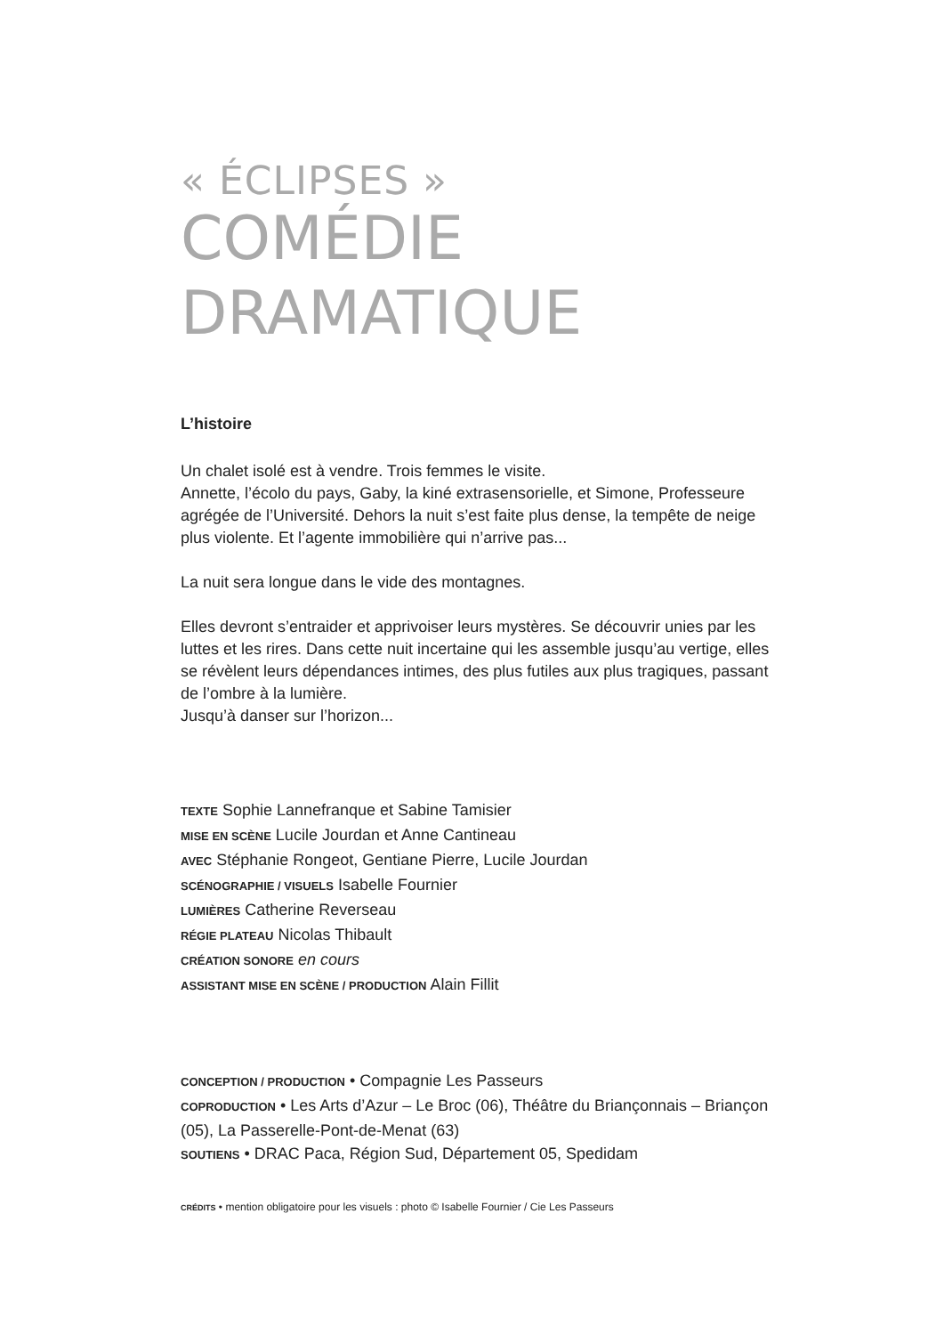« ÉCLIPSES »
COMÉDIE
DRAMATIQUE
L’histoire
Un chalet isolé est à vendre. Trois femmes le visite.
Annette, l’écolo du pays, Gaby, la kiné extrasensorielle, et Simone, Professeure agrégée de l’Université. Dehors la nuit s’est faite plus dense, la tempête de neige plus violente. Et l’agente immobilière qui n’arrive pas...
La nuit sera longue dans le vide des montagnes.
Elles devront s’entraider et apprivoiser leurs mystères. Se découvrir unies par les luttes et les rires. Dans cette nuit incertaine qui les assemble jusqu’au vertige, elles se révèlent leurs dépendances intimes, des plus futiles aux plus tragiques, passant de l’ombre à la lumière.
Jusqu’à danser sur l’horizon...
TEXTE Sophie Lannefranque et Sabine Tamisier
MISE EN SCÈNE Lucile Jourdan et Anne Cantineau
AVEC Stéphanie Rongeot, Gentiane Pierre, Lucile Jourdan
SCÉNOGRAPHIE / VISUELS Isabelle Fournier
LUMIÈRES Catherine Reverseau
RÉGIE PLATEAU Nicolas Thibault
CRÉATION SONORE en cours
ASSISTANT MISE EN SCÈNE / PRODUCTION Alain Fillit
CONCEPTION / PRODUCTION • Compagnie Les Passeurs
COPRODUCTION • Les Arts d’Azur – Le Broc (06), Théâtre du Briançonnais – Briançon (05), La Passerelle-Pont-de-Menat (63)
SOUTIENS • DRAC Paca, Région Sud, Département 05, Spedidam
CRÉDITS • mention obligatoire pour les visuels : photo © Isabelle Fournier / Cie Les Passeurs